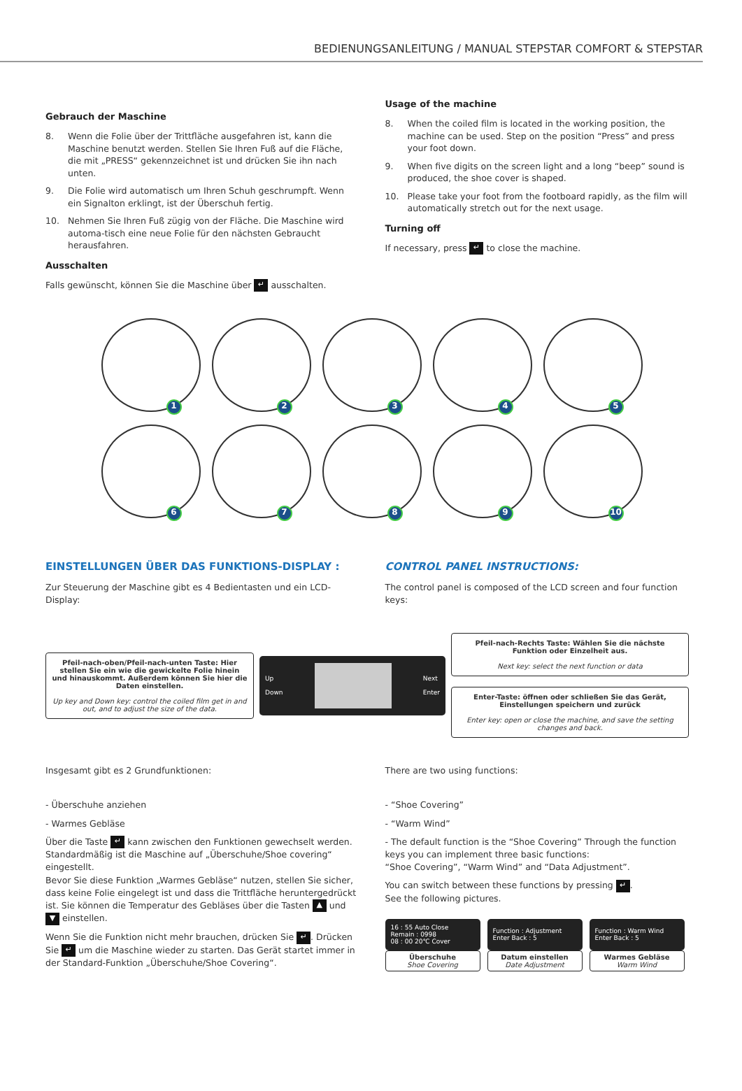BEDIENUNGSANLEITUNG / MANUAL STEPSTAR COMFORT & STEPSTAR
Gebrauch der Maschine
8. Wenn die Folie über der Trittfläche ausgefahren ist, kann die Maschine benutzt werden. Stellen Sie Ihren Fuß auf die Fläche, die mit „PRESS“ gekennzeichnet ist und drücken Sie ihn nach unten.
9. Die Folie wird automatisch um Ihren Schuh geschrumpft. Wenn ein Signalton erklingt, ist der Überschuh fertig.
10. Nehmen Sie Ihren Fuß zügig von der Fläche. Die Maschine wird automa-tisch eine neue Folie für den nächsten Gebraucht herausfahren.
Ausschalten
Falls gewünscht, können Sie die Maschine über ↵ ausschalten.
Usage of the machine
8. When the coiled film is located in the working position, the machine can be used. Step on the position “Press” and press your foot down.
9. When five digits on the screen light and a long “beep” sound is produced, the shoe cover is shaped.
10. Please take your foot from the footboard rapidly, as the film will automatically stretch out for the next usage.
Turning off
If necessary, press ↵ to close the machine.
1
2
3
4
5
6
7
8
9
10
EINSTELLUNGEN ÜBER DAS FUNKTIONS-DISPLAY :
Zur Steuerung der Maschine gibt es 4 Bedientasten und ein LCD-Display:
CONTROL PANEL INSTRUCTIONS:
The control panel is composed of the LCD screen and four function keys:
Pfeil-nach-oben/Pfeil-nach-unten Taste: Hier stellen Sie ein wie die gewickelte Folie hinein und hinauskommt. Außerdem können Sie hier die Daten einstellen.
Up key and Down key: control the coiled film get in and out, and to adjust the size of the data.
Up
Down
Next
Enter
Pfeil-nach-Rechts Taste: Wählen Sie die nächste Funktion oder Einzelheit aus.
Next key: select the next function or data
Enter-Taste: öffnen oder schließen Sie das Gerät, Einstellungen speichern und zurück
Enter key: open or close the machine, and save the setting changes and back.
Insgesamt gibt es 2 Grundfunktionen:
- Überschuhe anziehen
- Warmes Gebläse
Über die Taste ↵ kann zwischen den Funktionen gewechselt werden. Standardmäßig ist die Maschine auf „Überschuhe/Shoe covering“ eingestellt.
Bevor Sie diese Funktion „Warmes Gebläse“ nutzen, stellen Sie sicher, dass keine Folie eingelegt ist und dass die Trittfläche heruntergedrückt ist. Sie können die Temperatur des Gebläses über die Tasten ▲ und ▼ einstellen.
Wenn Sie die Funktion nicht mehr brauchen, drücken Sie ↵. Drücken Sie ↵ um die Maschine wieder zu starten. Das Gerät startet immer in der Standard-Funktion „Überschuhe/Shoe Covering“.
There are two using functions:
- “Shoe Covering”
- “Warm Wind”
- The default function is the “Shoe Covering” Through the function keys you can implement three basic functions:
“Shoe Covering”, “Warm Wind” and “Data Adjustment”.
You can switch between these functions by pressing ↵.
See the following pictures.
16 : 55 Auto Close
Remain : 0998
08 : 00 20℃ Cover
Überschuhe
Shoe Covering
Function : Adjustment Enter Back : 5
Datum einstellen
Date Adjustment
Function : Warm Wind Enter Back : 5
Warmes Gebläse
Warm Wind